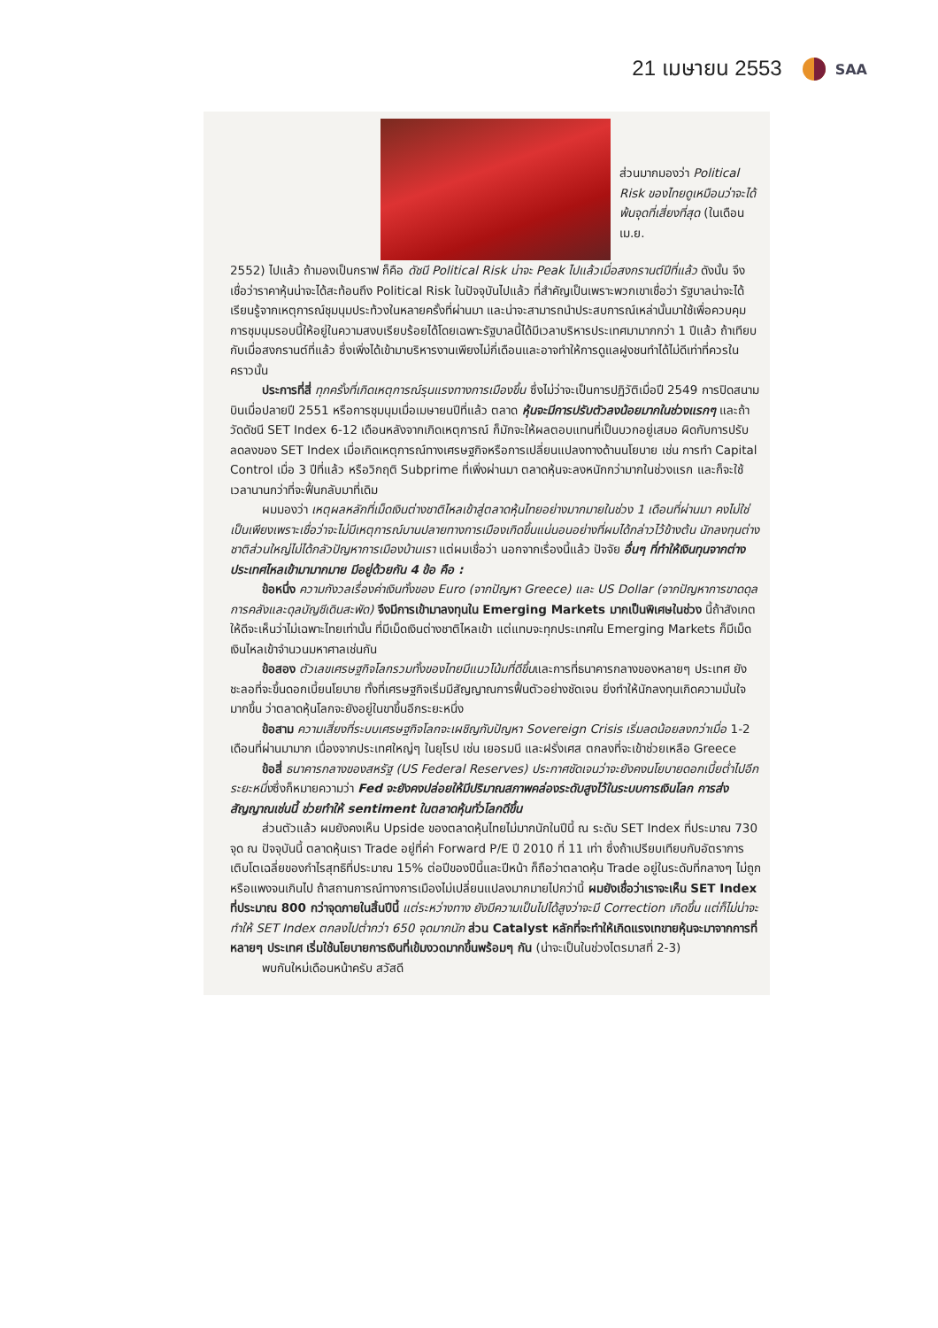21 เมษายน 2553 SAA
ส่วนมากมองว่า Political Risk ของไทยดูเหมือนว่าจะได้พ้นจุดที่เสี่ยงที่สุด (ในเดือน เม.ย.
2552) ไปแล้ว ถ้ามองเป็นกราฟ ก็คือ ดัชนี Political Risk น่าจะ Peak ไปแล้วเมื่อสงกรานต์ปีที่แล้ว ดังนั้น จึงเชื่อว่าราคาหุ้นน่าจะได้สะท้อนถึง Political Risk ในปัจจุบันไปแล้ว ที่สำคัญเป็นเพราะพวกเขาเชื่อว่า รัฐบาลน่าจะได้เรียนรู้จากเหตุการณ์ชุมนุมประท้วงในหลายครั้งที่ผ่านมา และน่าจะสามารถนำประสบการณ์เหล่านั้นมาใช้เพื่อควบคุมการชุมนุมรอบนี้ให้อยู่ในความสงบเรียบร้อยได้โดยเฉพาะรัฐบาลนี้ได้มีเวลาบริหารประเทศมามากกว่า 1 ปีแล้ว ถ้าเทียบกับเมื่อสงกรานต์ที่แล้ว ซึ่งเพิ่งได้เข้ามาบริหารงานเพียงไม่กี่เดือนและอาจทำให้การดูแลฝูงชนทำได้ไม่ดีเท่าที่ควรในคราวนั้น
ประการที่สี่ ทุกครั้งที่เกิดเหตุการณ์รุนแรงทางการเมืองขึ้น ซึ่งไม่ว่าจะเป็นการปฏิวัติเมื่อปี 2549 การปิดสนามบินเมื่อปลายปี 2551 หรือการชุมนุมเมื่อเมษายนปีที่แล้ว ตลาด หุ้นจะมีการปรับตัวลงน้อยมากในช่วงแรกๆ และถ้าวัดดัชนี SET Index 6-12 เดือนหลังจากเกิดเหตุการณ์ ก็มักจะให้ผลตอบแทนที่เป็นบวกอยู่เสมอ ผิดกับการปรับลดลงของ SET Index เมื่อเกิดเหตุการณ์ทางเศรษฐกิจหรือการเปลี่ยนแปลงทางด้านนโยบาย เช่น การทำ Capital Control เมื่อ 3 ปีที่แล้ว หรือวิกฤติ Subprime ที่เพิ่งผ่านมา ตลาดหุ้นจะลงหนักกว่ามากในช่วงแรก และก็จะใช้เวลานานกว่าที่จะฟื้นกลับมาที่เดิม
ผมมองว่า เหตุผลหลักที่เม็ดเงินต่างชาติไหลเข้าสู่ตลาดหุ้นไทยอย่างมากมายในช่วง 1 เดือนที่ผ่านมา คงไม่ใช่เป็นเพียงเพราะเชื่อว่าจะไม่มีเหตุการณ์บานปลายทางการเมืองเกิดขึ้นแน่นอนอย่างที่ผมได้กล่าวไว้ข้างต้น นักลงทุนต่างชาติส่วนใหญ่ไม่ได้กลัวปัญหาการเมืองบ้านเรา แต่ผมเชื่อว่า นอกจากเรื่องนี้แล้ว ปัจจัย อื่นๆ ที่ทำให้เงินทุนจากต่างประเทศไหลเข้ามามากมาย มีอยู่ด้วยกัน 4 ข้อ คือ :
ข้อหนึ่ง ความกังวลเรื่องค่าเงินทั้งของ Euro (จากปัญหา Greece) และ US Dollar (จากปัญหาการขาดดุลการคลังและดุลบัญชีเดินสะพัด) จึงมีการเข้ามาลงทุนใน Emerging Markets มากเป็นพิเศษในช่วง นี้ถ้าสังเกตให้ดีจะเห็นว่าไม่เฉพาะไทยเท่านั้น ที่มีเม็ดเงินต่างชาติไหลเข้า แต่แทบจะทุกประเทศใน Emerging Markets ก็มีเม็ดเงินไหลเข้าจำนวนมหาศาลเช่นกัน
ข้อสอง ตัวเลขเศรษฐกิจโลกรวมทั้งของไทยมีแนวโน้มที่ดีขึ้นและการที่ธนาคารกลางของหลายๆ ประเทศ ยังชะลอที่จะขึ้นดอกเบี้ยนโยบาย ทั้งที่เศรษฐกิจเริ่มมีสัญญาณการฟื้นตัวอย่างชัดเจน ยิ่งทำให้นักลงทุนเกิดความมั่นใจมากขึ้น ว่าตลาดหุ้นโลกจะยังอยู่ในขาขึ้นอีกระยะหนึ่ง
ข้อสาม ความเสี่ยงที่ระบบเศรษฐกิจโลกจะเผชิญกับปัญหา Sovereign Crisis เริ่มลดน้อยลงกว่าเมื่อ 1-2 เดือนที่ผ่านมามาก เนื่องจากประเทศใหญ่ๆ ในยุโรป เช่น เยอรมนี และฝรั่งเศส ตกลงที่จะเข้าช่วยเหลือ Greece
ข้อสี่ ธนาคารกลางของสหรัฐ (US Federal Reserves) ประกาศชัดเจนว่าจะยังคงนโยบายดอกเบี้ยต่ำไปอีกระยะหนึ่งซึ่งก็หมายความว่า Fed จะยังคงปล่อยให้มีปริมาณสภาพคล่องระดับสูงไว้ในระบบการเงินโลก การส่งสัญญาณเช่นนี้ ช่วยทำให้ sentiment ในตลาดหุ้นทั่วโลกดีขึ้น
ส่วนตัวแล้ว ผมยังคงเห็น Upside ของตลาดหุ้นไทยไม่มากนักในปีนี้ ณ ระดับ SET Index ที่ประมาณ 730 จุด ณ ปัจจุบันนี้ ตลาดหุ้นเรา Trade อยู่ที่ค่า Forward P/E ปี 2010 ที่ 11 เท่า ซึ่งถ้าเปรียบเทียบกับอัตราการเติบโตเฉลี่ยของกำไรสุทธิที่ประมาณ 15% ต่อปีของปีนี้และปีหน้า ก็ถือว่าตลาดหุ้น Trade อยู่ในระดับที่กลางๆ ไม่ถูกหรือแพงจนเกินไป ถ้าสถานการณ์ทางการเมืองไม่เปลี่ยนแปลงมากมายไปกว่านี้ ผมยังเชื่อว่าเราจะเห็น SET Index ที่ประมาณ 800 กว่าจุดภายในสิ้นปีนี้ แต่ระหว่างทาง ยังมีความเป็นไปได้สูงว่าจะมี Correction เกิดขึ้น แต่ก็ไม่น่าจะทำให้ SET Index ตกลงไปต่ำกว่า 650 จุดมากนัก ส่วน Catalyst หลักที่จะทำให้เกิดแรงเทขายหุ้นจะมาจากการที่หลายๆ ประเทศ เริ่มใช้นโยบายการเงินที่เข้มงวดมากขึ้นพร้อมๆ กัน (น่าจะเป็นในช่วงไตรมาสที่ 2-3)
พบกันใหม่เดือนหน้าครับ สวัสดี